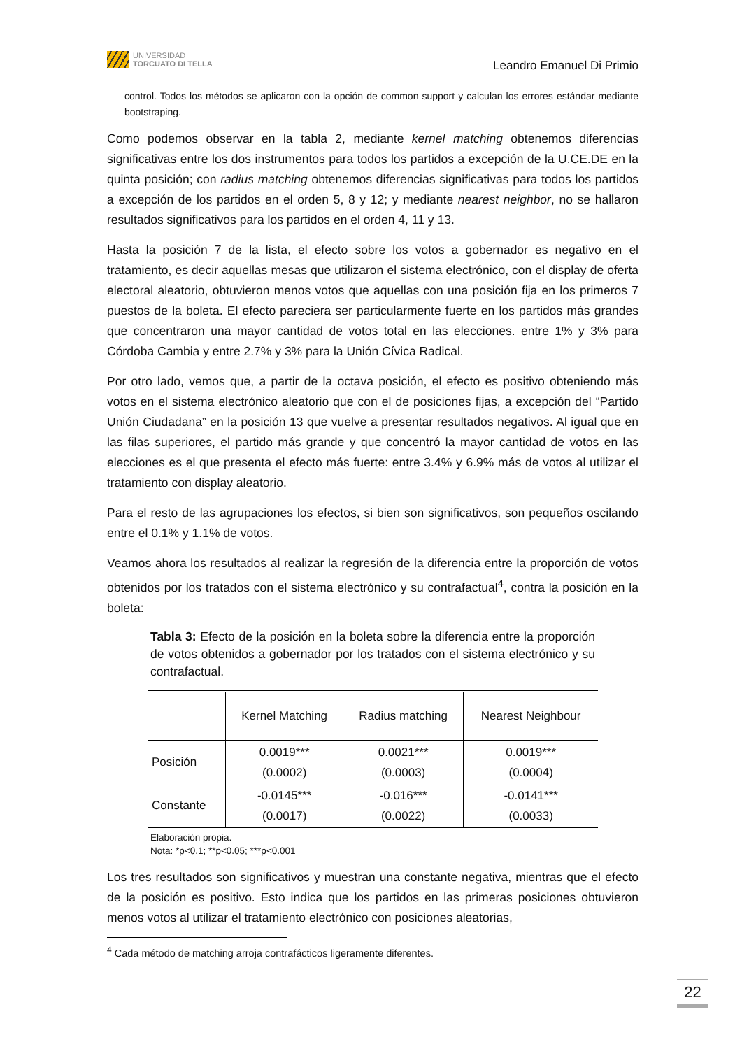UNIVERSIDAD
TORCUATO DI TELLA
Leandro Emanuel Di Primio
control. Todos los métodos se aplicaron con la opción de common support y calculan los errores estándar mediante bootstraping.
Como podemos observar en la tabla 2, mediante kernel matching obtenemos diferencias significativas entre los dos instrumentos para todos los partidos a excepción de la U.CE.DE en la quinta posición; con radius matching obtenemos diferencias significativas para todos los partidos a excepción de los partidos en el orden 5, 8 y 12; y mediante nearest neighbor, no se hallaron resultados significativos para los partidos en el orden 4, 11 y 13.
Hasta la posición 7 de la lista, el efecto sobre los votos a gobernador es negativo en el tratamiento, es decir aquellas mesas que utilizaron el sistema electrónico, con el display de oferta electoral aleatorio, obtuvieron menos votos que aquellas con una posición fija en los primeros 7 puestos de la boleta. El efecto pareciera ser particularmente fuerte en los partidos más grandes que concentraron una mayor cantidad de votos total en las elecciones. entre 1% y 3% para Córdoba Cambia y entre 2.7% y 3% para la Unión Cívica Radical.
Por otro lado, vemos que, a partir de la octava posición, el efecto es positivo obteniendo más votos en el sistema electrónico aleatorio que con el de posiciones fijas, a excepción del “Partido Unión Ciudadana” en la posición 13 que vuelve a presentar resultados negativos. Al igual que en las filas superiores, el partido más grande y que concentró la mayor cantidad de votos en las elecciones es el que presenta el efecto más fuerte: entre 3.4% y 6.9% más de votos al utilizar el tratamiento con display aleatorio.
Para el resto de las agrupaciones los efectos, si bien son significativos, son pequeños oscilando entre el 0.1% y 1.1% de votos.
Veamos ahora los resultados al realizar la regresión de la diferencia entre la proporción de votos obtenidos por los tratados con el sistema electrónico y su contrafactual<sup>4</sup>, contra la posición en la boleta:
Tabla 3: Efecto de la posición en la boleta sobre la diferencia entre la proporción de votos obtenidos a gobernador por los tratados con el sistema electrónico y su contrafactual.
| | Kernel Matching | Radius matching | Nearest Neighbour |
| Posición | 0.0019*** (0.0002) | 0.0021*** (0.0003) | 0.0019*** (0.0004) |
| Constante | -0.0145*** (0.0017) | -0.016*** (0.0022) | -0.0141*** (0.0033) |
Elaboración propia.
Nota: *p<0.1; **p<0.05; ***p<0.001
Los tres resultados son significativos y muestran una constante negativa, mientras que el efecto de la posición es positivo. Esto indica que los partidos en las primeras posiciones obtuvieron menos votos al utilizar el tratamiento electrónico con posiciones aleatorias,
<sup>4</sup> Cada método de matching arroja contrafácticos ligeramente diferentes.
22